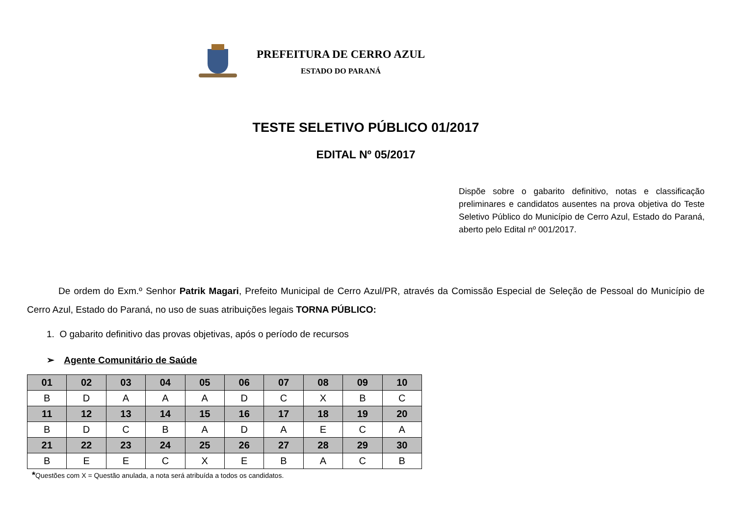PREFEITURA DE CERRO AZUL
ESTADO DO PARANÁ
TESTE SELETIVO PÚBLICO 01/2017
EDITAL Nº 05/2017
Dispõe sobre o gabarito definitivo, notas e classificação preliminares e candidatos ausentes na prova objetiva do Teste Seletivo Público do Município de Cerro Azul, Estado do Paraná, aberto pelo Edital nº 001/2017.
De ordem do Exm.º Senhor Patrik Magari, Prefeito Municipal de Cerro Azul/PR, através da Comissão Especial de Seleção de Pessoal do Município de Cerro Azul, Estado do Paraná, no uso de suas atribuições legais TORNA PÚBLICO:
1. O gabarito definitivo das provas objetivas, após o período de recursos
➢ Agente Comunitário de Saúde
| 01 | 02 | 03 | 04 | 05 | 06 | 07 | 08 | 09 | 10 |
| --- | --- | --- | --- | --- | --- | --- | --- | --- | --- |
| B | D | A | A | A | D | C | X | B | C |
| 11 | 12 | 13 | 14 | 15 | 16 | 17 | 18 | 19 | 20 |
| B | D | C | B | A | D | A | E | C | A |
| 21 | 22 | 23 | 24 | 25 | 26 | 27 | 28 | 29 | 30 |
| B | E | E | C | X | E | B | A | C | B |
*Questões com X = Questão anulada, a nota será atribuída a todos os candidatos.